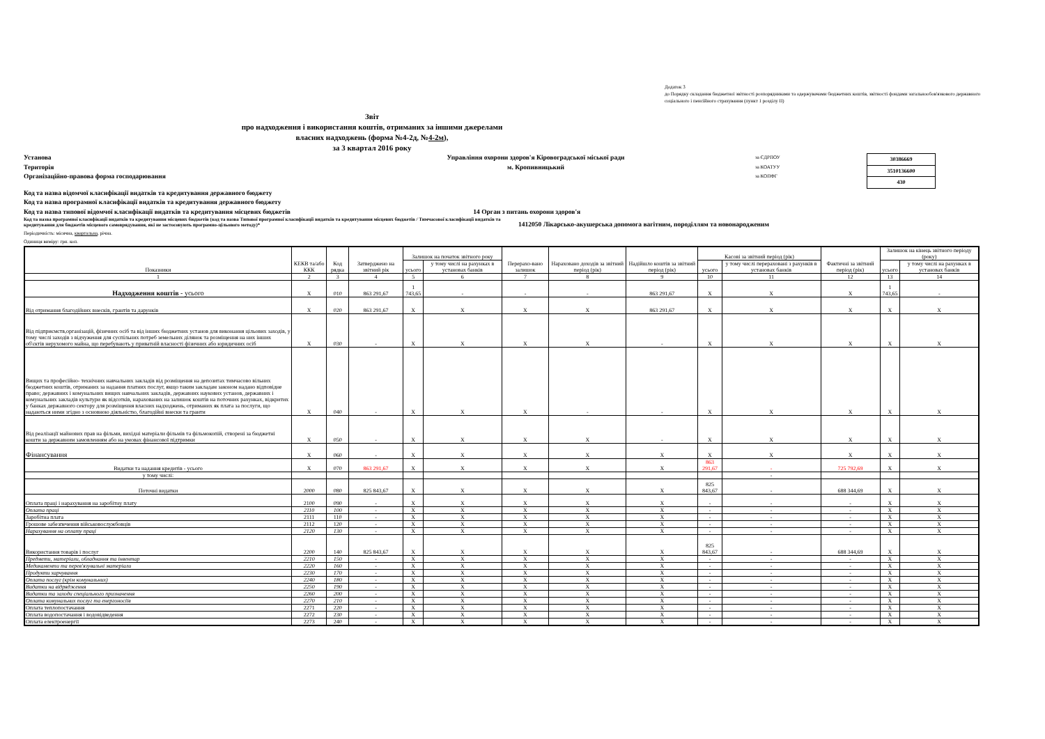Додаток 3
до Порядку складання бюджетної звітності розпорядниками та одержувачами бюджетних коштів, звітності фондами загальнообов'язкового державного соціального і пенсійного страхування (пункт 1 розділу II)
Звіт
про надходження і використання коштів, отриманих за іншими джерелами
власних надходжень (форма №4-2д, №4-2м),
за 3 квартал 2016 року
Установа
Територія
Організаційно-правова форма господарювання
Управління охорони здоров'я Кіровоградської міської ради
м. Кропивницький
за ЄДРПОУ
за КОАТУУ
за КОПФГ
| 30386669 |
| 3510136600 |
| 430 |
Код та назва відомчої класифікації видатків та кредитування державного бюджету
Код та назва програмної класифікації видатків та кредитування державного бюджету
Код та назва типової відомчої класифікації видатків та кредитування місцевих бюджетів 14 Орган з питань охорони здоров'я
Код та назва програмної класифікації видатків та кредитування місцевих бюджетів (код та назва Типової програмної класифікації видатків та кредитування місцевих бюджетів / Тимчасової класифікації видатків та кредитування для бюджетів місцевого самоврядування, які не застосовують програмно-цільового методу)*
1412050 Лікарсько-акушерська допомога вагітним, породіллям та новонародженим
Періодичність: місячна, квартальна, річна.
Одиниця виміру: грн. коп.
| Показники | КЕКВ та/або ККК | Код рядка | Затверджено на звітний рік | Залишок на початок звітного року | | Перерахо-вано залишок | Нараховано доходів за звітний період (рік) | Надійшло коштів за звітний період (рік) | Касові за звітний період (рік) | | Фактичні за звітний період (рік) | Залишок на кінець звітного періоду (року) | |
| --- | --- | --- | --- | --- | --- | --- | --- | --- | --- | --- | --- | --- | --- |
| | | | | усього | у тому числі на рахунках в установах банків | | | | усього | у тому числі перераховані з рахунків в установах банків | | усього | у тому числі на рахунках в установах банків |
| 1 | 2 | 3 | 4 | 5 | 6 | 7 | 8 | 9 | 10 | 11 | 12 | 13 | 14 |
| Надходження коштів - усього | X | 010 | 863 291,67 | 1 743,65 | - | - | - | 863 291,67 | X | X | X | 1 743,65 | - |
| Від отримання благодійних внесків, грантів та дарунків | X | 020 | 863 291,67 | X | X | X | X | 863 291,67 | X | X | X | X | X |
| Від підприємств,організацій, фізичних осіб та від інших бюджетних установ для виконання цільових заходів, у тому числі заходів з відчуження для суспільних потреб земельних ділянок та розміщення на них інших об'єктів нерухомого майна, що перебувають у приватній власності фізичних або юридичних осіб | X | 030 | - | X | X | X | X | - | X | X | X | X | X |
| Вищих та професійно- технічних навчальних закладів від розміщення на депозитах тимчасово вільних бюджетних коштів, отриманих за надання платних послуг, якщо таким закладам законом надано відповідне право; державних і комунальних вищих навчальних закладів, державних наукових установ, державних і комунальних закладів культури як відсотків, нарахованих на залишок коштів на поточних рахунках, відкритих у банках державного сектору для розміщення власних надходжень, отриманих як плата за послуги, що надаються ними згідно з основною діяльністю, благодійні внески та гранти | X | 040 | - | X | X | X | - | - | X | X | X | X | X |
| Від реалізації майнових прав на фільми, вихідні матеріали фільмів та фільмокопій, створені за бюджетні кошти за державним замовленням або на умовах фінансової підтримки | X | 050 | - | X | X | X | X | - | X | X | X | X | X |
| Фінансування | X | 060 | - | X | X | X | X | X | X | X | X | X | X |
| Видатки та надання кредитів - усього | X | 070 | 863 291,67 | X | X | X | X | X | 863 291,67 | - | 725 792,69 | X | X |
| у тому числі: | | | | | | | | | | - | | | |
| Поточні видатки | 2000 | 080 | 825 843,67 | X | X | X | X | X | 825 843,67 | - | 688 344,69 | X | X |
| Оплата праці і нарахування на заробітну плату | 2100 | 090 | - | X | X | X | X | X | - | - | - | X | X |
| Оплата праці | 2110 | 100 | - | X | X | X | X | X | - | - | - | X | X |
| Заробітна плата | 2111 | 110 | - | X | X | X | X | X | - | - | - | X | X |
| Грошове забезпечення військовослужбовців | 2112 | 120 | - | X | X | X | X | X | - | - | - | X | X |
| Нарахування на оплату праці | 2120 | 130 | - | X | X | X | X | X | - | - | - | X | X |
| Використання товарів і послуг | 2200 | 140 | 825 843,67 | X | X | X | X | X | 825 843,67 | - | 688 344,69 | X | X |
| Предмети, матеріали, обладнання та інвентар | 2210 | 150 | - | X | X | X | X | X | - | - | - | X | X |
| Медикаменти та перев'язувальні матеріали | 2220 | 160 | - | X | X | X | X | X | - | - | - | X | X |
| Продукти харчування | 2230 | 170 | - | X | X | X | X | X | - | - | - | X | X |
| Оплата послуг (крім комунальних) | 2240 | 180 | - | X | X | X | X | X | - | - | - | X | X |
| Видатки на відрядження | 2250 | 190 | - | X | X | X | X | X | - | - | - | X | X |
| Видатки та заходи спеціального призначення | 2260 | 200 | - | X | X | X | X | X | - | - | - | X | X |
| Оплата комунальних послуг та енергоносіїв | 2270 | 210 | - | X | X | X | X | X | - | - | - | X | X |
| Оплата теплопостачання | 2271 | 220 | - | X | X | X | X | X | - | - | - | X | X |
| Оплата водопостачання і водовідведення | 2272 | 230 | - | X | X | X | X | X | - | - | - | X | X |
| Оплата електроенергії | 2273 | 240 | - | X | X | X | X | X | - | - | - | X | X |